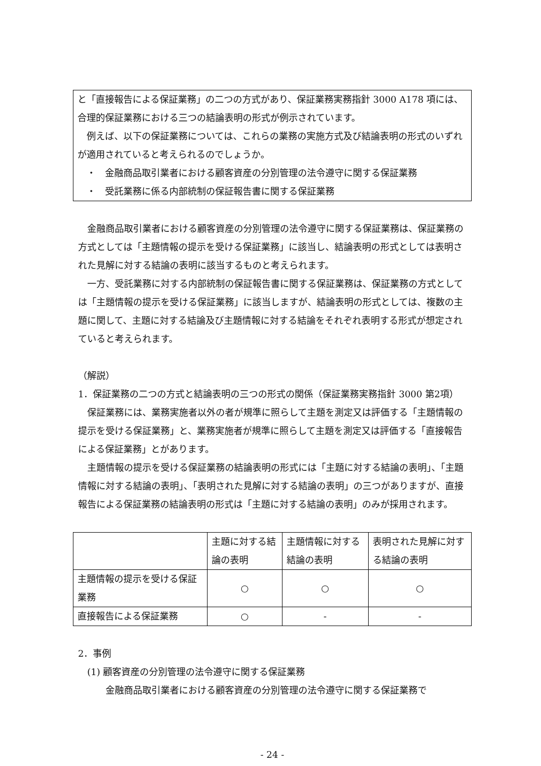と「直接報告による保証業務」の二つの方式があり、保証業務実務指針 3000 A178 項には、合理的保証業務における三つの結論表明の形式が例示されています。
例えば、以下の保証業務については、これらの業務の実施方式及び結論表明の形式のいずれが適用されていると考えられるのでしょうか。
　・　金融商品取引業者における顧客資産の分別管理の法令遵守に関する保証業務
　・　受託業務に係る内部統制の保証報告書に関する保証業務
金融商品取引業者における顧客資産の分別管理の法令遵守に関する保証業務は、保証業務の方式としては「主題情報の提示を受ける保証業務」に該当し、結論表明の形式としては表明された見解に対する結論の表明に該当するものと考えられます。
一方、受託業務に対する内部統制の保証報告書に関する保証業務は、保証業務の方式としては「主題情報の提示を受ける保証業務」に該当しますが、結論表明の形式としては、複数の主題に関して、主題に対する結論及び主題情報に対する結論をそれぞれ表明する形式が想定されていると考えられます。
（解説）
1．保証業務の二つの方式と結論表明の三つの形式の関係（保証業務実務指針 3000 第2項）
保証業務には、業務実施者以外の者が規準に照らして主題を測定又は評価する「主題情報の提示を受ける保証業務」と、業務実施者が規準に照らして主題を測定又は評価する「直接報告による保証業務」とがあります。
主題情報の提示を受ける保証業務の結論表明の形式には「主題に対する結論の表明」、「主題情報に対する結論の表明」、「表明された見解に対する結論の表明」の三つがありますが、直接報告による保証業務の結論表明の形式は「主題に対する結論の表明」のみが採用されます。
| | 主題に対する結論の表明 | 主題情報に対する結論の表明 | 表明された見解に対する結論の表明 |
| 主題情報の提示を受ける保証業務 | ○ | ○ | ○ |
| 直接報告による保証業務 | ○ | - | - |
2．事例
　(1) 顧客資産の分別管理の法令遵守に関する保証業務
金融商品取引業者における顧客資産の分別管理の法令遵守に関する保証業務で
- 24 -